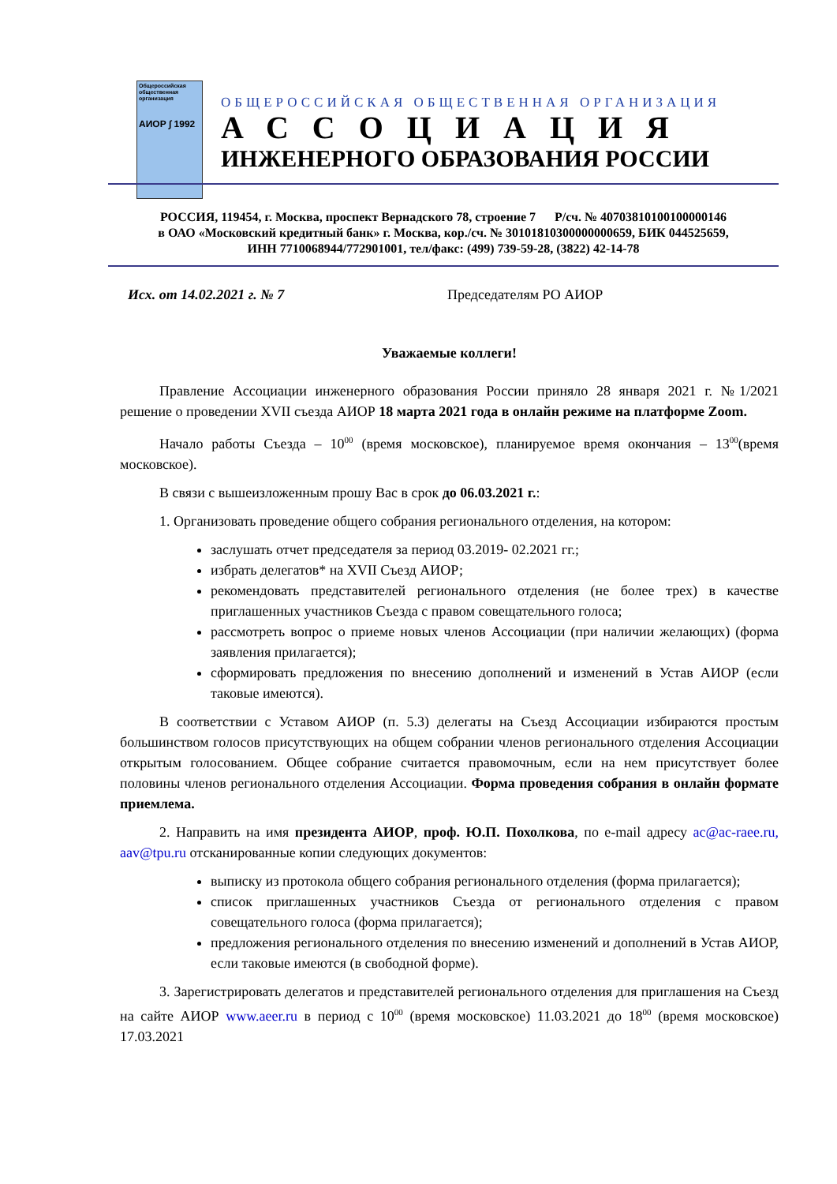Общероссийская общественная организация
АИОР ∫ 1992
ОБЩЕРОССИЙСКАЯ ОБЩЕСТВЕННАЯ ОРГАНИЗАЦИЯ
АССОЦИАЦИЯ
ИНЖЕНЕРНОГО ОБРАЗОВАНИЯ РОССИИ
РОССИЯ, 119454, г. Москва, проспект Вернадского 78, строение 7 Р/сч. № 40703810100100000146
в ОАО «Московский кредитный банк» г. Москва, кор./сч. № 30101810300000000659, БИК 044525659,
ИНН 7710068944/772901001, тел/факс: (499) 739-59-28, (3822) 42-14-78
Исх. от 14.02.2021 г. № 7 Председателям РО АИОР
Уважаемые коллеги!
Правление Ассоциации инженерного образования России приняло 28 января 2021 г. №1/2021 решение о проведении XVII съезда АИОР 18 марта 2021 года в онлайн режиме на платформе Zoom.
Начало работы Съезда – 10<sup>00</sup> (время московское), планируемое время окончания – 13<sup>00</sup>(время московское).
В связи с вышеизложенным прошу Вас в срок до 06.03.2021 г.:
1. Организовать проведение общего собрания регионального отделения, на котором:
заслушать отчет председателя за период 03.2019- 02.2021 гг.;
избрать делегатов* на XVII Съезд АИОР;
рекомендовать представителей регионального отделения (не более трех) в качестве приглашенных участников Съезда с правом совещательного голоса;
рассмотреть вопрос о приеме новых членов Ассоциации (при наличии желающих) (форма заявления прилагается);
сформировать предложения по внесению дополнений и изменений в Устав АИОР (если таковые имеются).
В соответствии с Уставом АИОР (п. 5.3) делегаты на Съезд Ассоциации избираются простым большинством голосов присутствующих на общем собрании членов регионального отделения Ассоциации открытым голосованием. Общее собрание считается правомочным, если на нем присутствует более половины членов регионального отделения Ассоциации. Форма проведения собрания в онлайн формате приемлема.
2. Направить на имя президента АИОР, проф. Ю.П. Похолкова, по e-mail адресу ac@ac-raee.ru, aav@tpu.ru отсканированные копии следующих документов:
выписку из протокола общего собрания регионального отделения (форма прилагается);
список приглашенных участников Съезда от регионального отделения с правом совещательного голоса (форма прилагается);
предложения регионального отделения по внесению изменений и дополнений в Устав АИОР, если таковые имеются (в свободной форме).
3. Зарегистрировать делегатов и представителей регионального отделения для приглашения на Съезд на сайте АИОР www.aeer.ru в период с 10<sup>00</sup> (время московское) 11.03.2021 до 18<sup>00</sup> (время московское) 17.03.2021